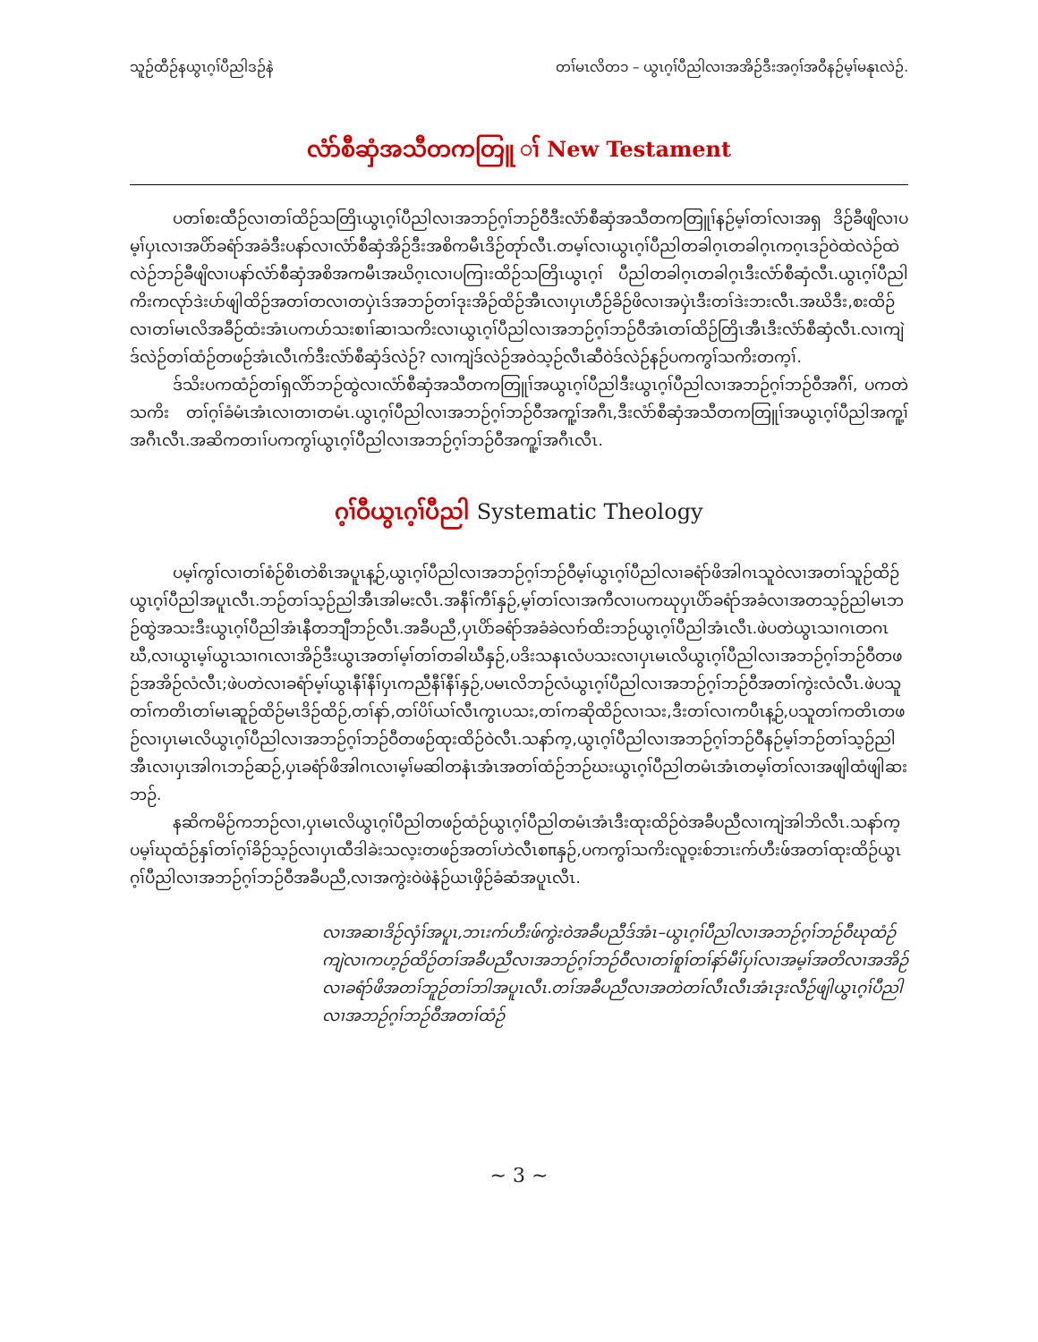သူဉ်ထီဉ်နယွၤဂ့ၢ်ပီညါဒဉ်နဲ တၢ်မၤလိတ၁ – ယွၤဂ့ၢ်ပီညါလၢအအိဉ်ဒီးအဂ့ၢ်အဝီနဉ်မ့ၢ်မနုၤလဲဉ်.
လံာ်စီဆှံအသီတကတြူ ၢ် New Testament
ပတၢ်စးထီဉ်လၢတၢ်ထိဉ်သတြိၤယွၤဂ့ၢ်ပီညါလၢအဘဉ်ဂ့ၢ်ဘဉ်ဝီဒီးလံာ်စီဆှံအသီတကတြူၢ်နဉ်မ့ၢ်တၢ်လၢအရှ ဒိဉ်ခီဖျိလၢပမ့ၢ်ပှၤလၢအပိာ်ခရံာ်အခံဒီးပနာ်လၢလံာ်စီဆှံအိဉ်ဒီးအစိကမီၤဒိဉ်တုာ်လီၤ.တမ့ၢ်လၢယွၤဂ့ၢ်ပီညါတခါဂ့ၤတခါဂ့ၤကဂ့ၤဒဉ်ဝဲထဲလဲဉ်ထဲလဲဉ်ဘဉ်ခီဖျိလၢပနာ်လံာ်စီဆှံအစိအကမီၤအဃိဂ့ၤလၢပကြၢးထိဉ်သတြိၤယွၤဂ့ၢ် ပီညါတခါဂ့ၤတခါဂ့ၤဒီးလံာ်စီဆှံလီၤ.ယွၤဂ့ၢ်ပီညါကိးကလုာ်ဒဲးပာ်ဖျါထိဉ်အတၢ်တလၢတပှဲၤဒ်အဘဉ်တၢ်ဒုးအိဉ်ထိဉ်အီၤလၢပှၤဟီဉ်ခိဉ်ဖိလၢအပှဲၤဒီးတၢ်ဒဲးဘးလီၤ.အဃိဒီး,စးထိဉ်လၢတၢ်မၤလိအခီဉ်ထံးအံၤပကပာ်သးစၢၢ်ဆၢသကိးလၢယွၤဂ့ၢ်ပီညါလၢအဘဉ်ဂ့ၢ်ဘဉ်ဝီအံၤတၢ်ထိဉ်တြိၤအီၤဒီးလံာ်စီဆှံလီၤ.လၢကျဲဒ်လဲဉ်တၢ်ထံဉ်တဖဉ်အံၤလီၤက်ဒီးလံာ်စီဆှံဒ်လဲဉ်? လၢကျဲဒ်လဲဉ်အဝဲသ့ဉ်လီၤဆီဝဲဒ်လဲဉ်နဉ်ပကကွၢ်သကိးတက့ၢ်.
ဒ်သိးပကထံဉ်တၢ်ရှလိာ်ဘဉ်ထွဲလၢလံာ်စီဆှံအသီတကတြူၢ်အယွၤဂ့ၢ်ပီညါဒီးယွၤဂ့ၢ်ပီညါလၢအဘဉ်ဂ့ၢ်ဘဉ်ဝီအဂီၢ်, ပကတဲသကိး တၢ်ဂ့ၢ်ခံမံၤအံၤလၢတၢတမံၤ.ယွၤဂ့ၢ်ပီညါလၢအဘဉ်ဂ့ၢ်ဘဉ်ဝီအကူ့ၢ်အဂီၤ,ဒီးလံာ်စီဆှံအသီတကတြူၢ်အယွၤဂ့ၢ်ပီညါအကူ့ၢ်အဂီၤလီၤ.အဆိကတၢၢ်ပကကွၢ်ယွၤဂ့ၢ်ပီညါလၢအဘဉ်ဂ့ၢ်ဘဉ်ဝီအကူ့ၢ်အဂီၤလီၤ.
ဂ့ၢ်ဝီယွၤဂ့ၢ်ပီညါ Systematic Theology
ပမ့ၢ်ကွၢ်လၢတၢ်စံဉ်စိၤတဲစိၤအပူၤန့ဉ်,ယွၤဂ့ၢ်ပီညါလၢအဘဉ်ဂ့ၢ်ဘဉ်ဝီမ့ၢ်ယွၤဂ့ၢ်ပီညါလၢခရံာ်ဖိအါဂၤသူဝဲလၢအတၢ်သူဉ်ထိဉ်ယွၤဂ့ၢ်ပီညါအပူၤလီၤ.ဘဉ်တၢ်သ့ဉ်ညါအီၤအါမးလီၤ.အနီၢ်ကီၢ်နှဉ်,မ့ၢ်တၢ်လၢအကီလၢပကဃုပှၤပိာ်ခရံာ်အခံလၢအတသ့ဉ်ညါမၤဘဉ်ထွဲအသးဒီးယွၤဂ့ၢ်ပီညါအံၤနီတဘျီဘဉ်လီၤ.အခီပညီ,ပှၤပိာ်ခရံာ်အခံခဲလၢာ်ထိးဘဉ်ယွၤဂ့ၢ်ပီညါအံၤလီၤ.ဖဲပတဲယွၤသၢဂၤတဂၤဃီ,လၢယွၤမ့ၢ်ယွၤသၢဂၤလၢအိဉ်ဒီးယွၤအတၢ်မ့ၢ်တၢ်တခါဃီနှဉ်,ပဒိးသနၤလံပသးလၢပှၤမၤလိယွၤဂ့ၢ်ပီညါလၢအဘဉ်ဂ့ၢ်ဘဉ်ဝီတဖဉ်အအိဉ်လံလီၤ;ဖဲပတဲလၢခရံာ်မ့ၢ်ယွၤနီၢ်နီၢ်ပှၤကညီနီၢ်နီၢ်နှဉ်,ပမၤလိဘဉ်လံယွၤဂ့ၢ်ပီညါလၢအဘဉ်ဂ့ၢ်ဘဉ်ဝီအတၢ်ကွဲးလံလီၤ.ဖဲပသူတၢ်ကတိၤတၢ်မၤဆူဉ်ထိဉ်မၤဒိဉ်ထိဉ်,တၢ်နာ်,တၢ်ပိၢ်ယၢ်လီၤကွၤပသး,တၢ်ကဆိုထိဉ်လၢသး,ဒီးတၢ်လၢကပီၤန့ဉ်,ပသူတၢ်ကတိၤတဖဉ်လၢပှၤမၤလိယွၤဂ့ၢ်ပီညါလၢအဘဉ်ဂ့ၢ်ဘဉ်ဝီတဖဉ်ထုးထိဉ်ဝဲလီၤ.သနာ်က့,ယွၤဂ့ၢ်ပီညါလၢအဘဉ်ဂ့ၢ်ဘဉ်ဝီနဉ်မ့ၢ်ဘဉ်တၢ်သ့ဉ်ညါအီၤလၢပှၤအါဂၤဘဉ်ဆဉ်,ပှၤခရံာ်ဖိအါဂၤလၢမ့ၢ်မဆါတနံၤအံၤအတၢ်ထံဉ်ဘဉ်ဃးယွၤဂ့ၢ်ပီညါတမံၤအံၤတမ့ၢ်တၢ်လၢအဖျါထံဖျါဆးဘဉ်.
နဆိကမိဉ်ကဘဉ်လၢ,ပှၤမၤလိယွၤဂ့ၢ်ပီညါတဖဉ်ထံဉ်ယွၤဂ့ၢ်ပီညါတမံၤအံၤဒီးထုးထိဉ်ဝဲအခီပညီလၢကျဲအါဘိလီၤ.သနာ်က့ပမ့ၢ်ဃုထံဉ်နှၢ်တၢ်ဂ့ၢ်ခိဉ်သ့ဉ်လၢပှၤထီဒါခဲးသလ့းတဖဉ်အတၢ်ဟဲလီၤစπနှဉ်,ပကကွၢ်သကိးလူဝ့းစ်ဘၤးက်ဟီးဖ်အတၢ်ထုးထိဉ်ယွၤဂ့ၢ်ပီညါလၢအဘဉ်ဂ့ၢ်ဘဉ်ဝီအခီပညီ,လၢအကွဲးဝဲဖဲနံဉ်ယၤဖှိဉ်ခံဆံအပူၤလီၤ.
လၢအဆၢဒိဉ်လှံၢ်အပူၤ,ဘၤးက်ဟီးဖ်ကွဲးဝဲအခီပညီဒ်အံၤ–ယွၤဂ့ၢ်ပီညါလၢအဘဉ်ဂ့ၢ်ဘဉ်ဝီဃုထံဉ်ကျဲလၢကဟ့ဉ်ထိဉ်တၢ်အခီပညီလၢအဘဉ်ဂ့ၢ်ဘဉ်ဝီလၢတၢ်စူၢ်တၢ်နာ်မီၢ်ပှၢ်လၢအမ့ၢ်အတိလၢအအိဉ်လၢခရံာ်ဖိအတၢ်ဘူဉ်တၢ်ဘါအပူၤလီၤ.တၢ်အခီပညီလၢအတဲတၢ်လီၤလီၤအံၤဒုးလီဉ်ဖျါယွၤဂ့ၢ်ပီညါလၢအဘဉ်ဂ့ၢ်ဘဉ်ဝီအတၢ်ထံဉ်
~ 3 ~